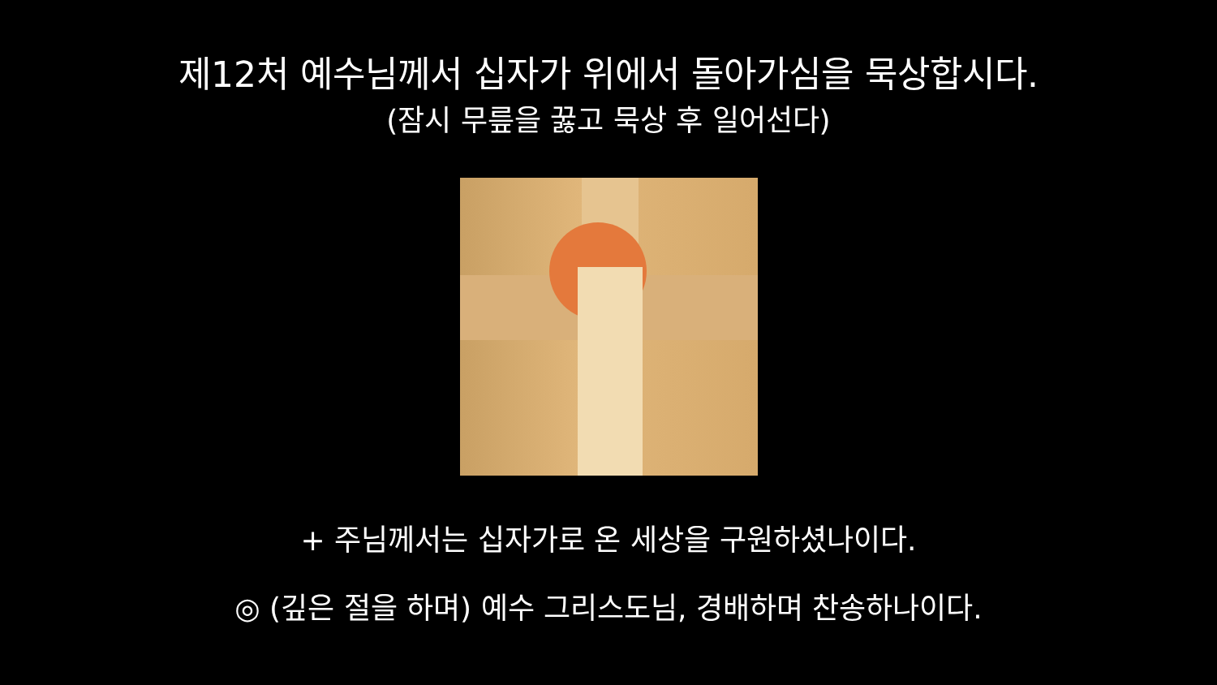제12처 예수님께서 십자가 위에서 돌아가심을 묵상합시다.
(잠시 무릎을 꿇고 묵상 후 일어선다)
+ 주님께서는 십자가로 온 세상을 구원하셨나이다.
◎ (깊은 절을 하며) 예수 그리스도님, 경배하며 찬송하나이다.